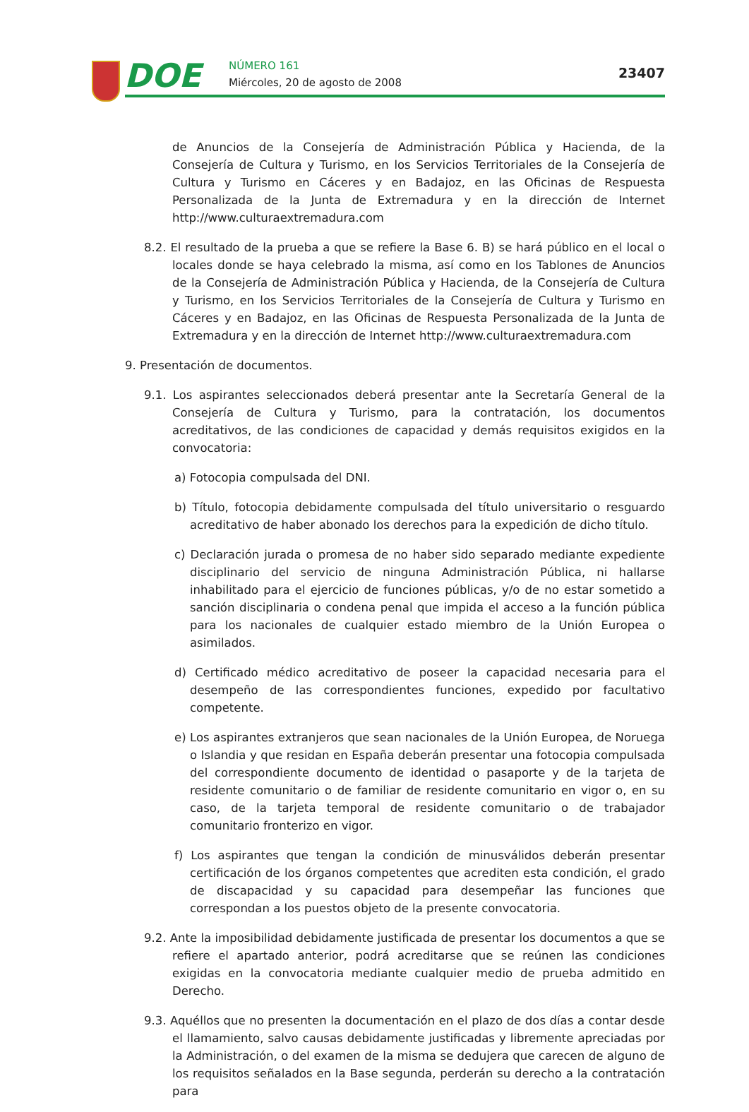DOE NÚMERO 161
Miércoles, 20 de agosto de 2008
23407
de Anuncios de la Consejería de Administración Pública y Hacienda, de la Consejería de Cultura y Turismo, en los Servicios Territoriales de la Consejería de Cultura y Turismo en Cáceres y en Badajoz, en las Oficinas de Respuesta Personalizada de la Junta de Extremadura y en la dirección de Internet http://www.culturaextremadura.com
8.2. El resultado de la prueba a que se refiere la Base 6. B) se hará público en el local o locales donde se haya celebrado la misma, así como en los Tablones de Anuncios de la Consejería de Administración Pública y Hacienda, de la Consejería de Cultura y Turismo, en los Servicios Territoriales de la Consejería de Cultura y Turismo en Cáceres y en Badajoz, en las Oficinas de Respuesta Personalizada de la Junta de Extremadura y en la dirección de Internet http://www.culturaextremadura.com
9. Presentación de documentos.
9.1. Los aspirantes seleccionados deberá presentar ante la Secretaría General de la Consejería de Cultura y Turismo, para la contratación, los documentos acreditativos, de las condiciones de capacidad y demás requisitos exigidos en la convocatoria:
a) Fotocopia compulsada del DNI.
b) Título, fotocopia debidamente compulsada del título universitario o resguardo acreditativo de haber abonado los derechos para la expedición de dicho título.
c) Declaración jurada o promesa de no haber sido separado mediante expediente disciplinario del servicio de ninguna Administración Pública, ni hallarse inhabilitado para el ejercicio de funciones públicas, y/o de no estar sometido a sanción disciplinaria o condena penal que impida el acceso a la función pública para los nacionales de cualquier estado miembro de la Unión Europea o asimilados.
d) Certificado médico acreditativo de poseer la capacidad necesaria para el desempeño de las correspondientes funciones, expedido por facultativo competente.
e) Los aspirantes extranjeros que sean nacionales de la Unión Europea, de Noruega o Islandia y que residan en España deberán presentar una fotocopia compulsada del correspondiente documento de identidad o pasaporte y de la tarjeta de residente comunitario o de familiar de residente comunitario en vigor o, en su caso, de la tarjeta temporal de residente comunitario o de trabajador comunitario fronterizo en vigor.
f) Los aspirantes que tengan la condición de minusválidos deberán presentar certificación de los órganos competentes que acrediten esta condición, el grado de discapacidad y su capacidad para desempeñar las funciones que correspondan a los puestos objeto de la presente convocatoria.
9.2. Ante la imposibilidad debidamente justificada de presentar los documentos a que se refiere el apartado anterior, podrá acreditarse que se reúnen las condiciones exigidas en la convocatoria mediante cualquier medio de prueba admitido en Derecho.
9.3. Aquéllos que no presenten la documentación en el plazo de dos días a contar desde el llamamiento, salvo causas debidamente justificadas y libremente apreciadas por la Administración, o del examen de la misma se dedujera que carecen de alguno de los requisitos señalados en la Base segunda, perderán su derecho a la contratación para